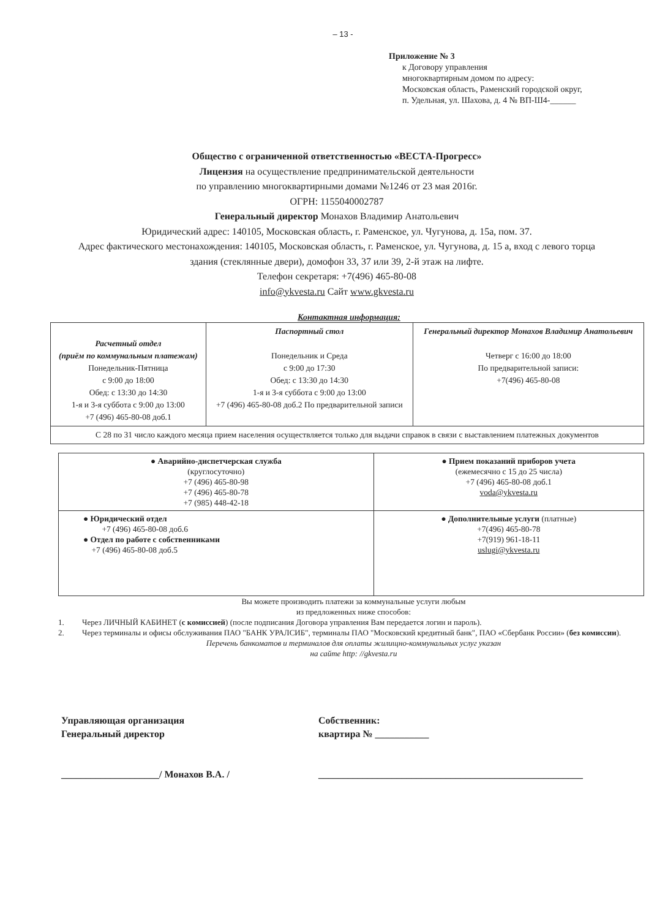– 13 -
Приложение № 3
к Договору управления
многоквартирным домом по адресу:
Московская область, Раменский городской округ,
п. Удельная, ул. Шахова, д. 4 № ВП-Ш4-______
Общество с ограниченной ответственностью «ВЕСТА-Прогресс»
Лицензия на осуществление предпринимательской деятельности
по управлению многоквартирными домами №1246 от 23 мая 2016г.
ОГРН: 1155040002787
Генеральный директор Монахов Владимир Анатольевич
Юридический адрес: 140105, Московская область, г. Раменское, ул. Чугунова, д. 15а, пом. 37.
Адрес фактического местонахождения: 140105, Московская область, г. Раменское, ул. Чугунова, д. 15 а, вход с левого торца
здания (стеклянные двери), домофон 33, 37 или 39, 2-й этаж на лифте.
Телефон секретаря: +7(496) 465-80-08
info@ykvesta.ru Сайт www.gkvesta.ru
Контактная информация:
| Расчетный отдел (приём по коммунальным платежам) Понедельник-Пятница с 9:00 до 18:00 Обед: с 13:30 до 14:30 1-я и 3-я суббота с 9:00 до 13:00 +7 (496) 465-80-08 доб.1 | Паспортный стол Понедельник и Среда с 9:00 до 17:30 Обед: с 13:30 до 14:30 1-я и 3-я суббота с 9:00 до 13:00 +7 (496) 465-80-08 доб.2 По предварительной записи | Генеральный директор Монахов Владимир Анатольевич Четверг с 16:00 до 18:00 По предварительной записи: +7(496) 465-80-08 |
| С 28 по 31 число каждого месяца прием населения осуществляется только для выдачи справок в связи с выставлением платежных документов | | |
| ● Аварийно-диспетчерская служба (круглосуточно) +7 (496) 465-80-98 +7 (496) 465-80-78 +7 (985) 448-42-18 | ● Прием показаний приборов учета (ежемесячно с 15 до 25 числа) +7 (496) 465-80-08 доб.1 voda@ykvesta.ru |
| ● Юридический отдел +7 (496) 465-80-08 доб.6 ● Отдел по работе с собственниками +7 (496) 465-80-08 доб.5 | ● Дополнительные услуги (платные) +7(496) 465-80-78 +7(919) 961-18-11 uslugi@ykvesta.ru |
Вы можете производить платежи за коммунальные услуги любым
из предложенных ниже способов:
1. Через ЛИЧНЫЙ КАБИНЕТ (с комиссией) (после подписания Договора управления Вам передается логин и пароль).
2. Через терминалы и офисы обслуживания ПАО "БАНК УРАЛСИБ", терминалы ПАО "Московский кредитный банк", ПАО «Сбербанк России» (без комиссии).
Перечень банкоматов и терминалов для оплаты жилищно-коммунальных услуг указан
на сайте http: //gkvesta.ru
Управляющая организация
Генеральный директор
____________________/ Монахов В.А. /
Собственник:
квартира № ___________
______________________________________________________